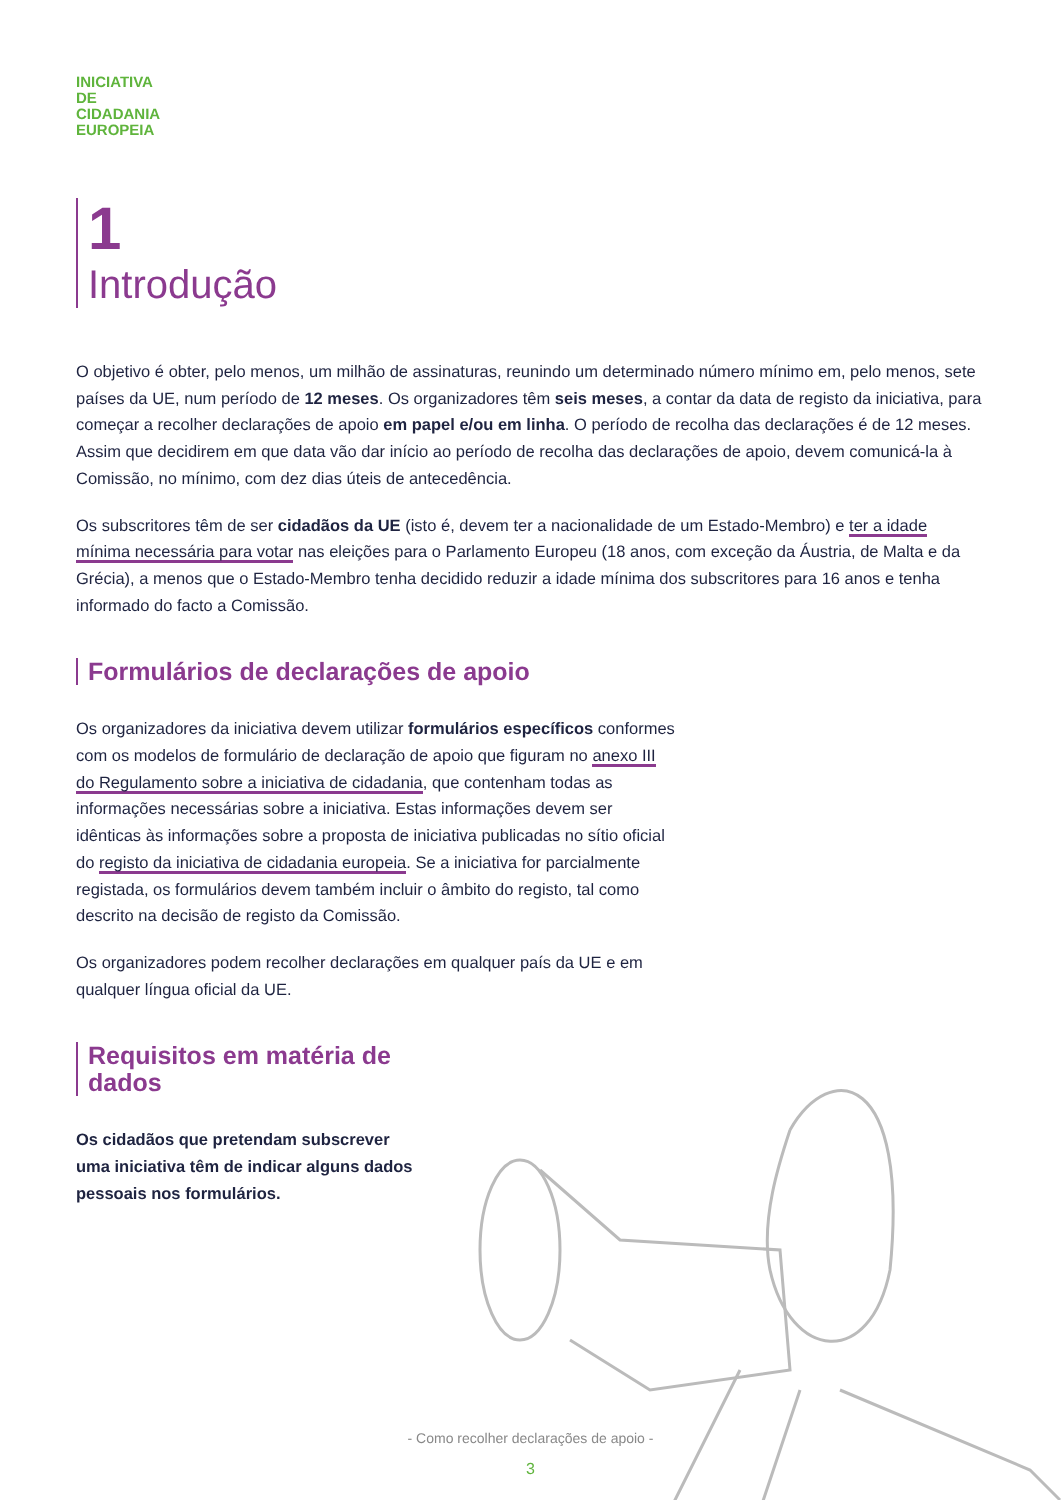INICIATIVA
DE
CIDADANIA
EUROPEIA
1
Introdução
O objetivo é obter, pelo menos, um milhão de assinaturas, reunindo um determinado número mínimo em, pelo menos, sete países da UE, num período de 12 meses. Os organizadores têm seis meses, a contar da data de registo da iniciativa, para começar a recolher declarações de apoio em papel e/ou em linha. O período de recolha das declarações é de 12 meses. Assim que decidirem em que data vão dar início ao período de recolha das declarações de apoio, devem comunicá-la à Comissão, no mínimo, com dez dias úteis de antecedência.
Os subscritores têm de ser cidadãos da UE (isto é, devem ter a nacionalidade de um Estado-Membro) e ter a idade mínima necessária para votar nas eleições para o Parlamento Europeu (18 anos, com exceção da Áustria, de Malta e da Grécia), a menos que o Estado-Membro tenha decidido reduzir a idade mínima dos subscritores para 16 anos e tenha informado do facto a Comissão.
Formulários de declarações de apoio
Os organizadores da iniciativa devem utilizar formulários específicos conformes com os modelos de formulário de declaração de apoio que figuram no anexo III do Regulamento sobre a iniciativa de cidadania, que contenham todas as informações necessárias sobre a iniciativa. Estas informações devem ser idênticas às informações sobre a proposta de iniciativa publicadas no sítio oficial do registo da iniciativa de cidadania europeia. Se a iniciativa for parcialmente registada, os formulários devem também incluir o âmbito do registo, tal como descrito na decisão de registo da Comissão.
Os organizadores podem recolher declarações em qualquer país da UE e em qualquer língua oficial da UE.
Requisitos em matéria de dados
Os cidadãos que pretendam subscrever uma iniciativa têm de indicar alguns dados pessoais nos formulários.
- Como recolher declarações de apoio -
3